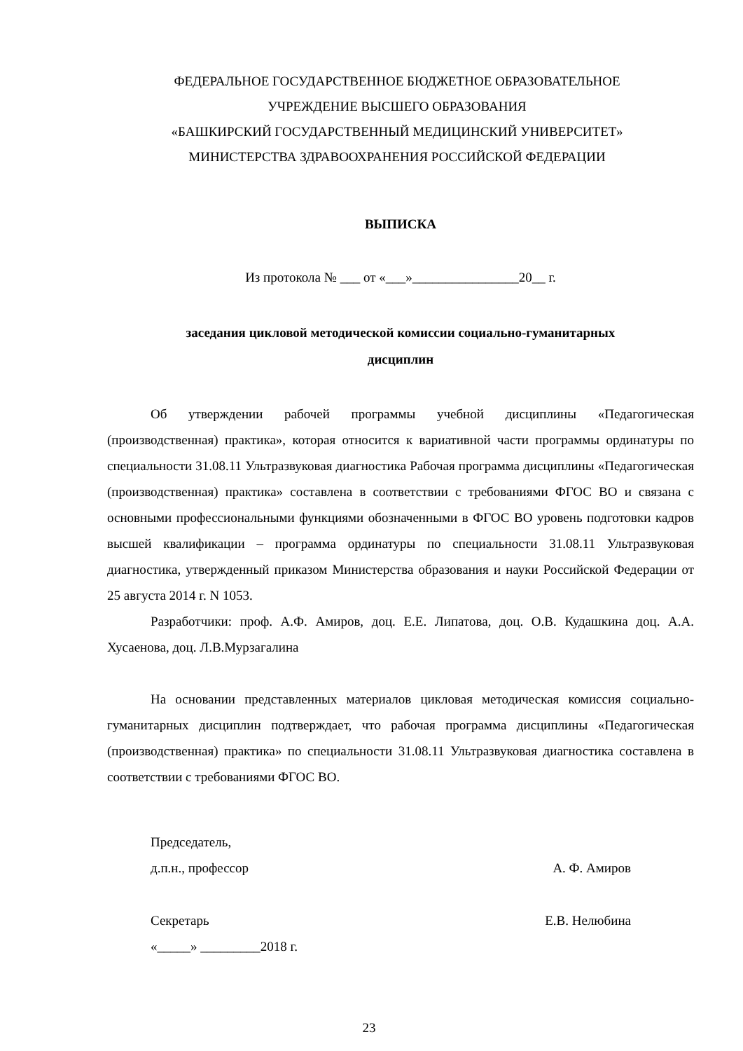ФЕДЕРАЛЬНОЕ ГОСУДАРСТВЕННОЕ БЮДЖЕТНОЕ ОБРАЗОВАТЕЛЬНОЕ
УЧРЕЖДЕНИЕ ВЫСШЕГО ОБРАЗОВАНИЯ
«БАШКИРСКИЙ ГОСУДАРСТВЕННЫЙ МЕДИЦИНСКИЙ УНИВЕРСИТЕТ»
МИНИСТЕРСТВА ЗДРАВООХРАНЕНИЯ РОССИЙСКОЙ ФЕДЕРАЦИИ
ВЫПИСКА
Из протокола № ___ от «___»________________20__ г.
заседания цикловой методической комиссии социально-гуманитарных
дисциплин
Об утверждении рабочей программы учебной дисциплины «Педагогическая (производственная) практика», которая относится к вариативной части программы ординатуры по специальности 31.08.11 Ультразвуковая диагностика Рабочая программа дисциплины «Педагогическая (производственная) практика» составлена в соответствии с требованиями ФГОС ВО и связана с основными профессиональными функциями обозначенными в ФГОС ВО уровень подготовки кадров высшей квалификации – программа ординатуры по специальности 31.08.11 Ультразвуковая диагностика, утвержденный приказом Министерства образования и науки Российской Федерации от 25 августа 2014 г. N 1053.
Разработчики: проф. А.Ф. Амиров, доц. Е.Е. Липатова, доц. О.В. Кудашкина доц. А.А. Хусаенова, доц. Л.В.Мурзагалина
На основании представленных материалов цикловая методическая комиссия социально-гуманитарных дисциплин подтверждает, что рабочая программа дисциплины «Педагогическая (производственная) практика» по специальности 31.08.11 Ультразвуковая диагностика составлена в соответствии с требованиями ФГОС ВО.
Председатель,
д.п.н., профессор А. Ф. Амиров
Секретарь Е.В. Нелюбина
«_____» _________2018 г.
23